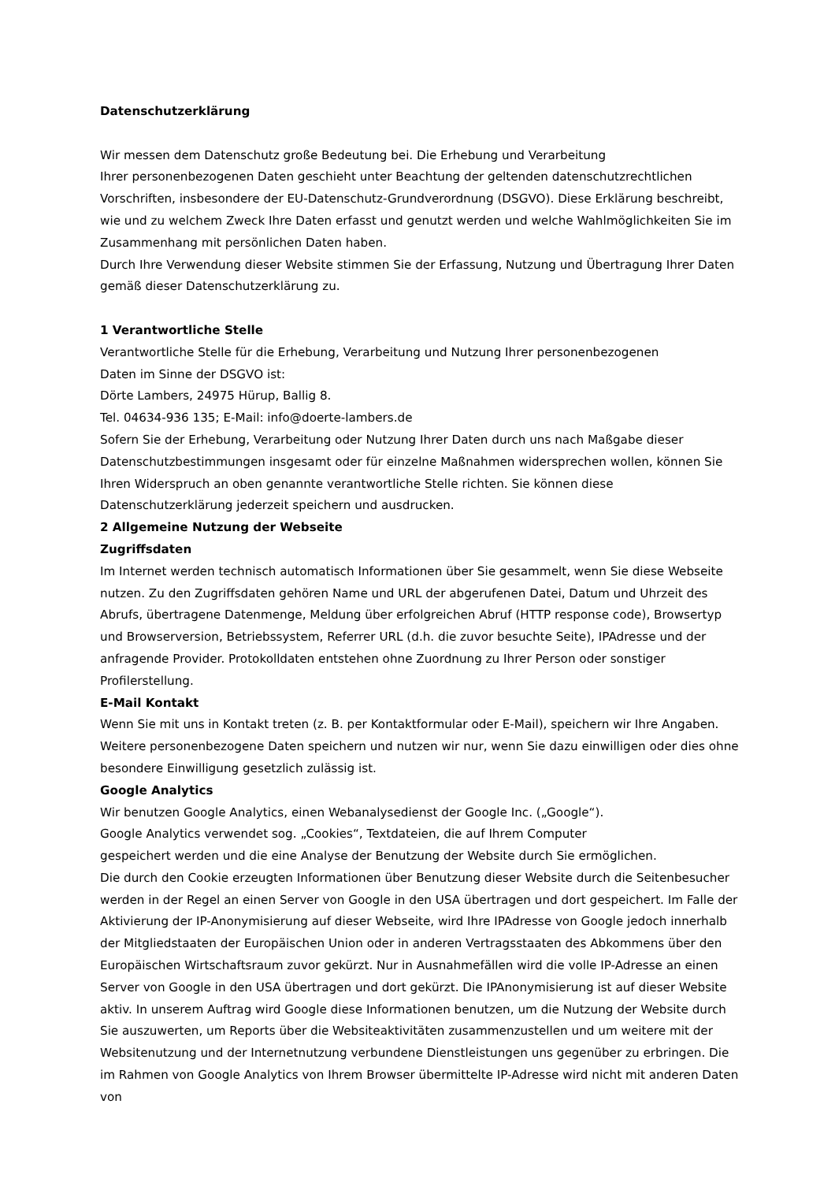Datenschutzerklärung
Wir messen dem Datenschutz große Bedeutung bei. Die Erhebung und Verarbeitung
Ihrer personenbezogenen Daten geschieht unter Beachtung der geltenden datenschutzrechtlichen Vorschriften, insbesondere der EU-Datenschutz-Grundverordnung (DSGVO). Diese Erklärung beschreibt, wie und zu welchem Zweck Ihre Daten erfasst und genutzt werden und welche Wahlmöglichkeiten Sie im Zusammenhang mit persönlichen Daten haben.
Durch Ihre Verwendung dieser Website stimmen Sie der Erfassung, Nutzung und Übertragung Ihrer Daten gemäß dieser Datenschutzerklärung zu.
1 Verantwortliche Stelle
Verantwortliche Stelle für die Erhebung, Verarbeitung und Nutzung Ihrer personenbezogenen
Daten im Sinne der DSGVO ist:
Dörte Lambers, 24975 Hürup, Ballig 8.
Tel. 04634-936 135; E-Mail: info@doerte-lambers.de
Sofern Sie der Erhebung, Verarbeitung oder Nutzung Ihrer Daten durch uns nach Maßgabe dieser Datenschutzbestimmungen insgesamt oder für einzelne Maßnahmen widersprechen wollen, können Sie Ihren Widerspruch an oben genannte verantwortliche Stelle richten. Sie können diese Datenschutzerklärung jederzeit speichern und ausdrucken.
2 Allgemeine Nutzung der Webseite
Zugriffsdaten
Im Internet werden technisch automatisch Informationen über Sie gesammelt, wenn Sie diese Webseite nutzen. Zu den Zugriffsdaten gehören Name und URL der abgerufenen Datei, Datum und Uhrzeit des Abrufs, übertragene Datenmenge, Meldung über erfolgreichen Abruf (HTTP response code), Browsertyp und Browserversion, Betriebssystem, Referrer URL (d.h. die zuvor besuchte Seite), IPAdresse und der anfragende Provider. Protokolldaten entstehen ohne Zuordnung zu Ihrer Person oder sonstiger Profilerstellung.
E-Mail Kontakt
Wenn Sie mit uns in Kontakt treten (z. B. per Kontaktformular oder E-Mail), speichern wir Ihre Angaben. Weitere personenbezogene Daten speichern und nutzen wir nur, wenn Sie dazu einwilligen oder dies ohne besondere Einwilligung gesetzlich zulässig ist.
Google Analytics
Wir benutzen Google Analytics, einen Webanalysedienst der Google Inc. („Google“).
Google Analytics verwendet sog. „Cookies“, Textdateien, die auf Ihrem Computer
gespeichert werden und die eine Analyse der Benutzung der Website durch Sie ermöglichen.
Die durch den Cookie erzeugten Informationen über Benutzung dieser Website durch die Seitenbesucher werden in der Regel an einen Server von Google in den USA übertragen und dort gespeichert. Im Falle der Aktivierung der IP-Anonymisierung auf dieser Webseite, wird Ihre IPAdresse von Google jedoch innerhalb der Mitgliedstaaten der Europäischen Union oder in anderen Vertragsstaaten des Abkommens über den Europäischen Wirtschaftsraum zuvor gekürzt. Nur in Ausnahmefällen wird die volle IP-Adresse an einen Server von Google in den USA übertragen und dort gekürzt. Die IPAnonymisierung ist auf dieser Website aktiv. In unserem Auftrag wird Google diese Informationen benutzen, um die Nutzung der Website durch Sie auszuwerten, um Reports über die Websiteaktivitäten zusammenzustellen und um weitere mit der Websitenutzung und der Internetnutzung verbundene Dienstleistungen uns gegenüber zu erbringen. Die im Rahmen von Google Analytics von Ihrem Browser übermittelte IP-Adresse wird nicht mit anderen Daten von